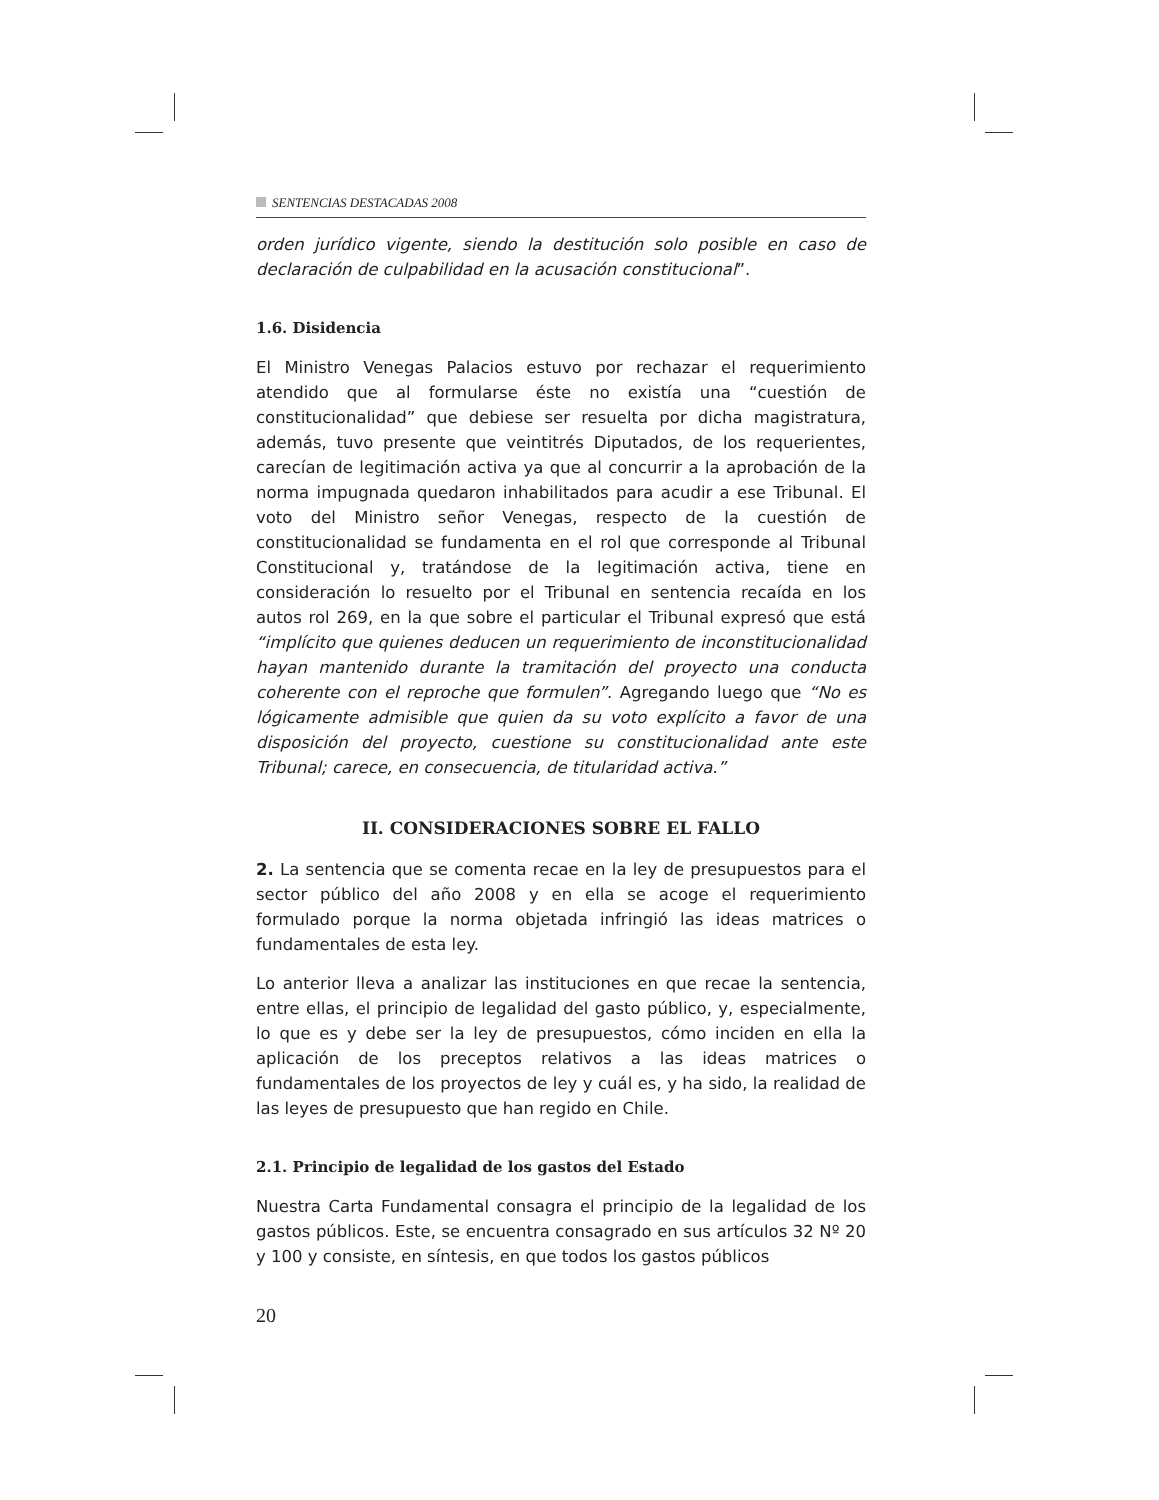SENTENCIAS DESTACADAS 2008
orden jurídico vigente, siendo la destitución solo posible en caso de declaración de culpabilidad en la acusación constitucional”.
1.6. Disidencia
El Ministro Venegas Palacios estuvo por rechazar el requerimiento atendido que al formularse éste no existía una “cuestión de constitucionalidad” que debiese ser resuelta por dicha magistratura, además, tuvo presente que veintitrés Diputados, de los requerientes, carecían de legitimación activa ya que al concurrir a la aprobación de la norma impugnada quedaron inhabilitados para acudir a ese Tribunal. El voto del Ministro señor Venegas, respecto de la cuestión de constitucionalidad se fundamenta en el rol que corresponde al Tribunal Constitucional y, tratándose de la legitimación activa, tiene en consideración lo resuelto por el Tribunal en sentencia recaída en los autos rol 269, en la que sobre el particular el Tribunal expresó que está “implícito que quienes deducen un requerimiento de inconstitucionalidad hayan mantenido durante la tramitación del proyecto una conducta coherente con el reproche que formulen”. Agregando luego que “No es lógicamente admisible que quien da su voto explícito a favor de una disposición del proyecto, cuestione su constitucionalidad ante este Tribunal; carece, en consecuencia, de titularidad activa.”
II. CONSIDERACIONES SOBRE EL FALLO
2. La sentencia que se comenta recae en la ley de presupuestos para el sector público del año 2008 y en ella se acoge el requerimiento formulado porque la norma objetada infringió las ideas matrices o fundamentales de esta ley.
Lo anterior lleva a analizar las instituciones en que recae la sentencia, entre ellas, el principio de legalidad del gasto público, y, especialmente, lo que es y debe ser la ley de presupuestos, cómo inciden en ella la aplicación de los preceptos relativos a las ideas matrices o fundamentales de los proyectos de ley y cuál es, y ha sido, la realidad de las leyes de presupuesto que han regido en Chile.
2.1. Principio de legalidad de los gastos del Estado
Nuestra Carta Fundamental consagra el principio de la legalidad de los gastos públicos. Este, se encuentra consagrado en sus artículos 32 Nº 20 y 100 y consiste, en síntesis, en que todos los gastos públicos
20